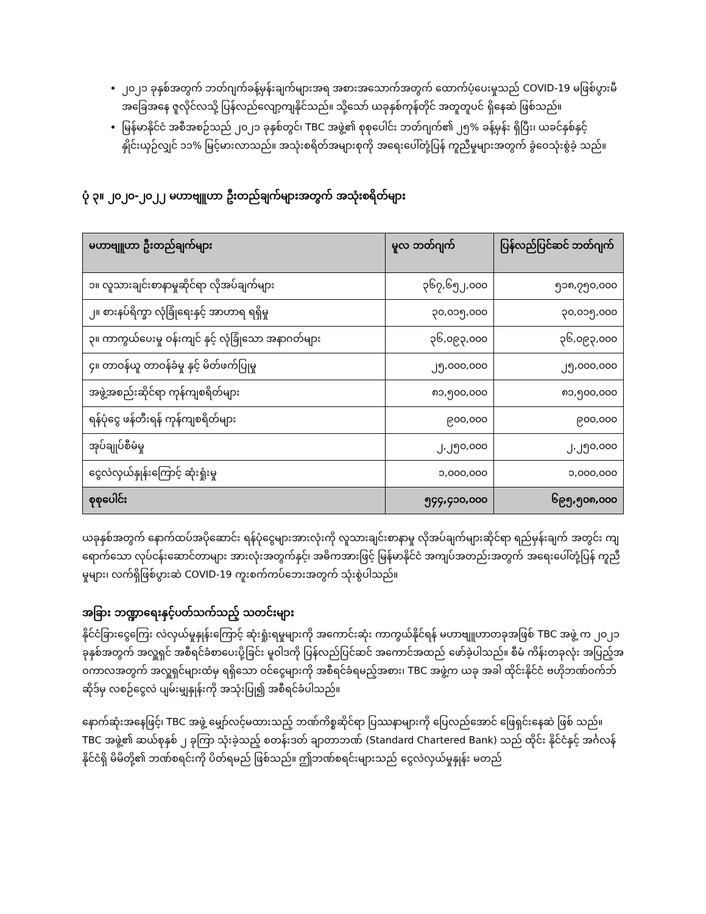၂၀၂၁ ခုနှစ်အတွက် ဘတ်ဂျက်ခန့်မှန်းချက်များအရ အစားအသောက်အတွက် ထောက်ပံ့ပေးမှုသည် COVID-19 မဖြစ်ပွားမီ အခြေအနေ ဇူလိုင်လသို့ ပြန်လည်လျော့ကျနိုင်သည်။ သို့သော် ယခုနှစ်ကုန်တိုင် အတူတူပင် ရှိနေဆဲ ဖြစ်သည်။
မြန်မာနိုင်ငံ အစီအစဉ်သည် ၂၀၂၁ ခုနှစ်တွင်၊ TBC အဖွဲ့၏ စုစုပေါင်း ဘတ်ဂျက်၏ ၂၅% ခန့်မှန်း ရှိပြီး၊ ယခင်နှစ်နှင့် နှိုင်းယှဉ်လျှင် ၁၁% မြင့်မားလာသည်။ အသုံးစရိတ်အများစုကို အရေးပေါ်တုံ့ပြန် ကူညီမှုများအတွက် ခွဲဝေသုံးစွဲခဲ့ သည်။
ပုံ ၃။ ၂၀၂၀-၂၀၂၂ မဟာဗျူဟာ ဦးတည်ချက်များအတွက် အသုံးစရိတ်များ
| မဟာဗျူဟာ ဦးတည်ချက်များ | မူလ ဘတ်ဂျက် | ပြန်လည်ပြင်ဆင် ဘတ်ဂျက် |
| --- | --- | --- |
| ၁။ လူသားချင်းစာနာမှုဆိုင်ရာ လိုအပ်ချက်များ | ၃၆၇,၆၅၂,၀၀၀ | ၅၁၈,၇၅၀,၀၀၀ |
| ၂။ စားနပ်ရိက္ခာ လုံခြုံရေးနှင့် အာဟာရ ရရှိမှု | ၃၀,၀၁၅,၀၀၀ | ၃၀,၀၁၅,၀၀၀ |
| ၃။ ကာကွယ်ပေးမှု ဝန်းကျင် နှင့် လုံခြုံသော အနာဂတ်များ | ၃၆,၀၉၃,၀၀၀ | ၃၆,၀၉၃,၀၀၀ |
| ၄။ တာဝန်ယူ တာဝန်ခံမှု နှင့် မိတ်ဖက်ပြုမှု | ၂၅,၀၀၀,၀၀၀ | ၂၅,၀၀၀,၀၀၀ |
| အဖွဲ့အစည်းဆိုင်ရာ ကုန်ကျစရိတ်များ | ၈၁,၅၀၀,၀၀၀ | ၈၁,၅၀၀,၀၀၀ |
| ရန်ပုံငွေ ဖန်တီးရန် ကုန်ကျစရိတ်များ | ၉၀၀,၀၀၀ | ၉၀၀,၀၀၀ |
| အုပ်ချုပ်စီမံမှု | ၂,၂၅၀,၀၀၀ | ၂,၂၅၀,၀၀၀ |
| ငွေလဲလှယ်နှုန်းကြောင့် ဆုံးရှုံးမှု | ၁,၀၀၀,၀၀၀ | ၁,၀၀၀,၀၀၀ |
| စုစုပေါင်း | ၅၄၄,၄၁၀,၀၀၀ | ၆၉၅,၅၀၈,၀၀၀ |
ယခုနှစ်အတွက် နောက်ထပ်အပိုဆောင်း ရန်ပုံငွေများအားလုံးကို လူသားချင်းစာနာမှု လိုအပ်ချက်များဆိုင်ရာ ရည်မှန်းချက် အတွင်း ကျရောက်သော လုပ်ငန်းဆောင်တာများ အားလုံးအတွက်နှင့်၊ အဓိကအားဖြင့် မြန်မာနိုင်ငံ အကျပ်အတည်းအတွက် အရေးပေါ်တုံ့ပြန် ကူညီမှုများ၊ လက်ရှိဖြစ်ပွားဆဲ COVID-19 ကူးစက်ကပ်ဘေးအတွက် သုံးစွဲပါသည်။
အခြား ဘဏ္ဍာရေးနှင့်ပတ်သက်သည့် သတင်းများ
နိုင်ငံခြားငွေကြေး လဲလှယ်မှုနှုန်းကြောင့် ဆုံးရှုံးရမှုများကို အကောင်းဆုံး ကာကွယ်နိုင်ရန် မဟာဗျူဟာတခုအဖြစ် TBC အဖွဲ့ က ၂၀၂၁ ခုနှစ်အတွက် အလှူရှင် အစီရင်ခံစာပေးပို့ခြင်း မူဝါဒကို ပြန်လည်ပြင်ဆင် အကောင်အထည် ဖော်ခဲ့ပါသည်။ စီမံ ကိန်းတခုလုံး အပြည့်အဝကာလအတွက် အလှူရှင်များထံမှ ရရှိသော ဝင်ငွေများကို အစီရင်ခံရမည့်အစား၊ TBC အဖွဲ့က ယခု အခါ ထိုင်းနိုင်ငံ ဗဟိုဘဏ်ဝက်ဘ်ဆိုဒ်မှ လစဉ်ငွေလဲ ပျမ်းမျှနှုန်းကို အသုံးပြု၍ အစီရင်ခံပါသည်။
နောက်ဆုံးအနေဖြင့်၊ TBC အဖွဲ့ မျှော်လင့်မထားသည့် ဘဏ်ကိစ္စဆိုင်ရာ ပြဿနာများကို ပြေလည်အောင် ဖြေရှင်းနေဆဲ ဖြစ် သည်။ TBC အဖွဲ့၏ ဆယ်စုနှစ် ၂ ခုကြာ သုံးခဲ့သည့် စတန်းဒတ် ချာတာဘဏ် (Standard Chartered Bank) သည် ထိုင်း နိုင်ငံနှင့် အင်္ဂလန်နိုင်ငံရှိ မိမိတို့၏ ဘဏ်စရင်းကို ပိတ်ရမည် ဖြစ်သည်။ ဤဘဏ်စရင်းများသည် ငွေလဲလှယ်မှုနှုန်း မတည်